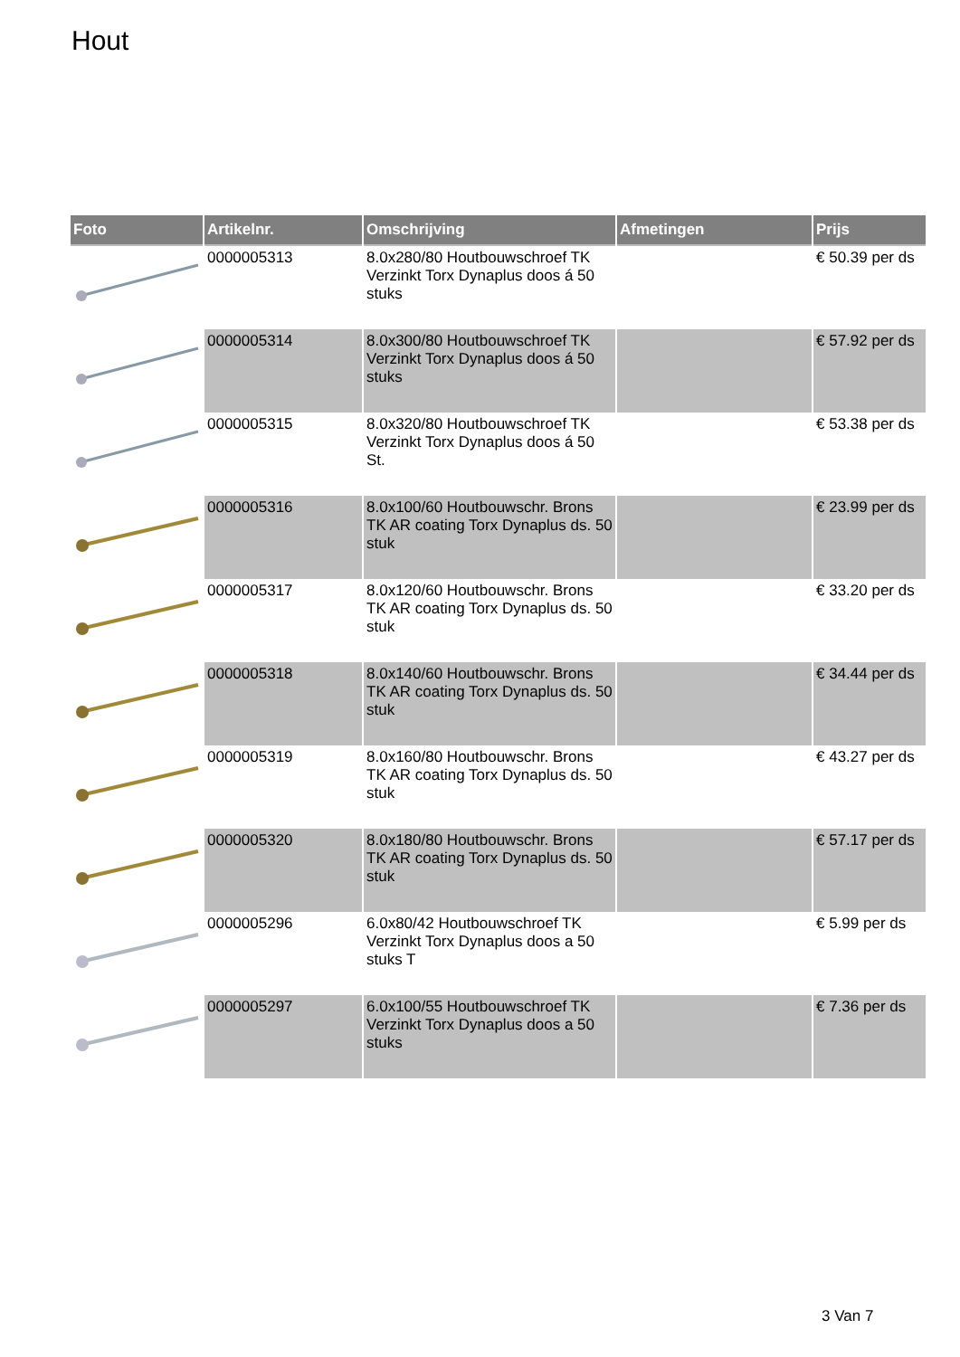Hout
| Foto | Artikelnr. | Omschrijving | Afmetingen | Prijs |
| --- | --- | --- | --- | --- |
| | 0000005313 | 8.0x280/80 Houtbouwschroef TK Verzinkt Torx Dynaplus doos á 50 stuks | | € 50.39 per ds |
| | 0000005314 | 8.0x300/80 Houtbouwschroef TK Verzinkt Torx Dynaplus doos á 50 stuks | | € 57.92 per ds |
| | 0000005315 | 8.0x320/80 Houtbouwschroef TK Verzinkt Torx Dynaplus doos á 50 St. | | € 53.38 per ds |
| | 0000005316 | 8.0x100/60 Houtbouwschr. Brons TK AR coating Torx Dynaplus ds. 50 stuk | | € 23.99 per ds |
| | 0000005317 | 8.0x120/60 Houtbouwschr. Brons TK AR coating Torx Dynaplus ds. 50 stuk | | € 33.20 per ds |
| | 0000005318 | 8.0x140/60 Houtbouwschr. Brons TK AR coating Torx Dynaplus ds. 50 stuk | | € 34.44 per ds |
| | 0000005319 | 8.0x160/80 Houtbouwschr. Brons TK AR coating Torx Dynaplus ds. 50 stuk | | € 43.27 per ds |
| | 0000005320 | 8.0x180/80 Houtbouwschr. Brons TK AR coating Torx Dynaplus ds. 50 stuk | | € 57.17 per ds |
| | 0000005296 | 6.0x80/42 Houtbouwschroef TK Verzinkt Torx Dynaplus doos a 50 stuks T | | € 5.99 per ds |
| | 0000005297 | 6.0x100/55 Houtbouwschroef TK Verzinkt Torx Dynaplus doos a 50 stuks | | € 7.36 per ds |
3 Van 7